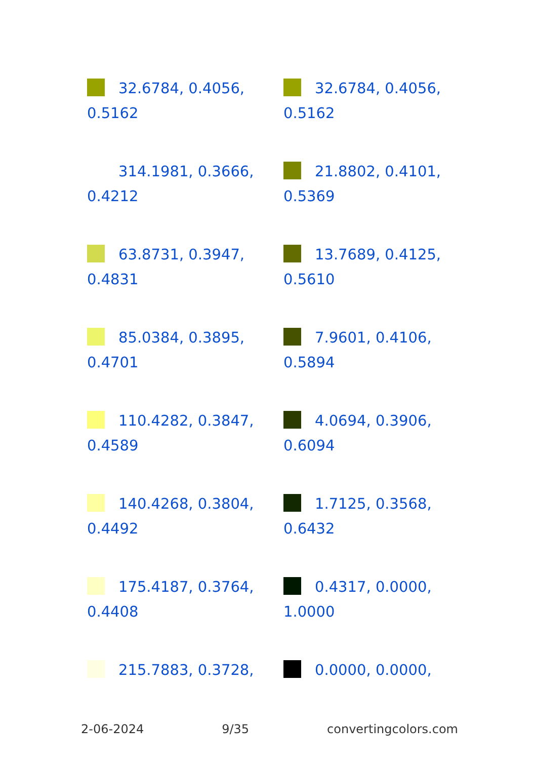32.6784, 0.4056,
0.5162
32.6784, 0.4056,
0.5162
314.1981, 0.3666,
0.4212
21.8802, 0.4101,
0.5369
63.8731, 0.3947,
0.4831
13.7689, 0.4125,
0.5610
85.0384, 0.3895,
0.4701
7.9601, 0.4106,
0.5894
110.4282, 0.3847,
0.4589
4.0694, 0.3906,
0.6094
140.4268, 0.3804,
0.4492
1.7125, 0.3568,
0.6432
175.4187, 0.3764,
0.4408
0.4317, 0.0000,
1.0000
215.7883, 0.3728,
0.0000, 0.0000,
2-06-2024 9/35 convertingcolors.com